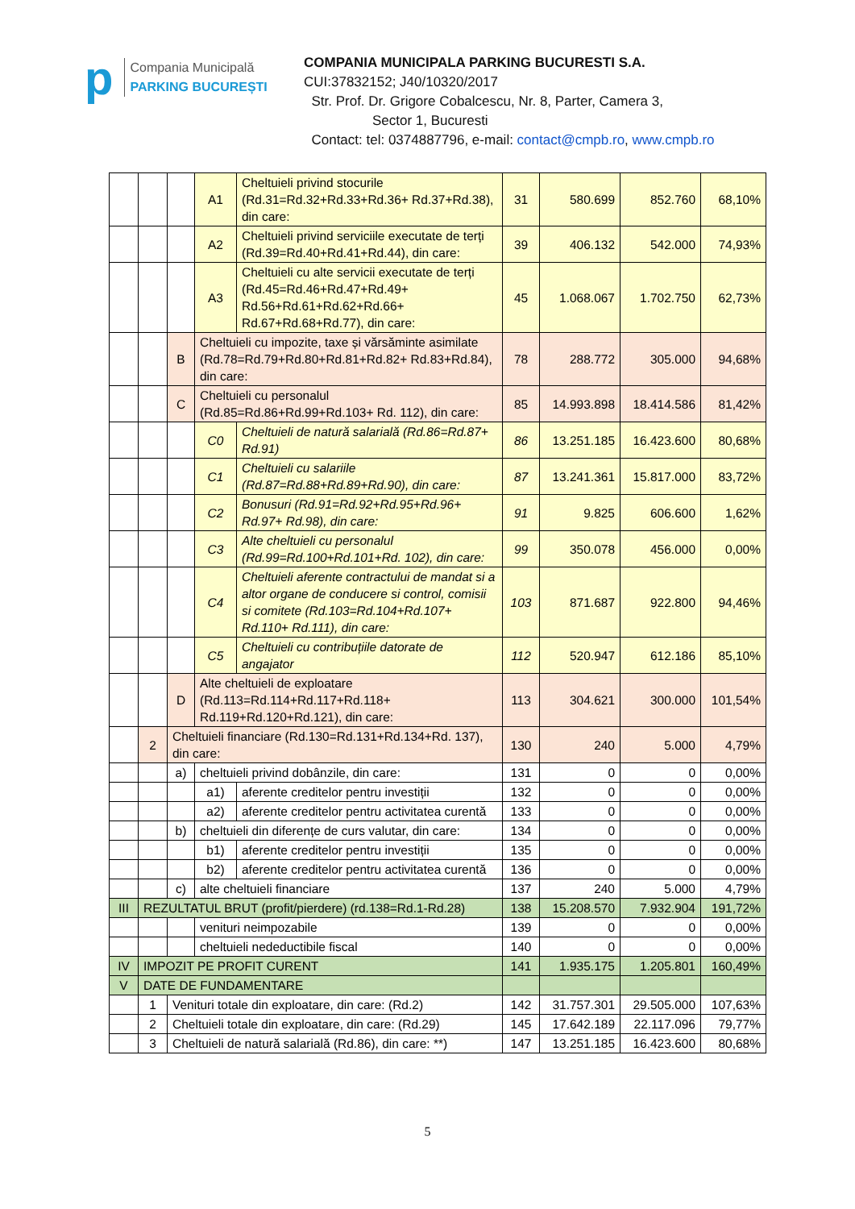p
Compania Municipală
PARKING BUCUREȘTI
COMPANIA MUNICIPALA PARKING BUCURESTI S.A.
CUI:37832152; J40/10320/2017
Str. Prof. Dr. Grigore Cobalcescu, Nr. 8, Parter, Camera 3,
Sector 1, Bucuresti
Contact: tel: 0374887796, e-mail: contact@cmpb.ro, www.cmpb.ro
| | | | A1 | Cheltuieli privind stocurile (Rd.31=Rd.32+Rd.33+Rd.36+ Rd.37+Rd.38), din care: | 31 | 580.699 | 852.760 | 68,10% |
| | | | A2 | Cheltuieli privind serviciile executate de terți (Rd.39=Rd.40+Rd.41+Rd.44), din care: | 39 | 406.132 | 542.000 | 74,93% |
| | | | A3 | Cheltuieli cu alte servicii executate de terți (Rd.45=Rd.46+Rd.47+Rd.49+ Rd.56+Rd.61+Rd.62+Rd.66+ Rd.67+Rd.68+Rd.77), din care: | 45 | 1.068.067 | 1.702.750 | 62,73% |
| | | B | Cheltuieli cu impozite, taxe și vărsăminte asimilate (Rd.78=Rd.79+Rd.80+Rd.81+Rd.82+ Rd.83+Rd.84), din care: | | 78 | 288.772 | 305.000 | 94,68% |
| | | C | Cheltuieli cu personalul (Rd.85=Rd.86+Rd.99+Rd.103+ Rd. 112), din care: | | 85 | 14.993.898 | 18.414.586 | 81,42% |
| | | | C0 | Cheltuieli de natură salarială (Rd.86=Rd.87+ Rd.91) | 86 | 13.251.185 | 16.423.600 | 80,68% |
| | | | C1 | Cheltuieli cu salariile (Rd.87=Rd.88+Rd.89+Rd.90), din care: | 87 | 13.241.361 | 15.817.000 | 83,72% |
| | | | C2 | Bonusuri (Rd.91=Rd.92+Rd.95+Rd.96+ Rd.97+ Rd.98), din care: | 91 | 9.825 | 606.600 | 1,62% |
| | | | C3 | Alte cheltuieli cu personalul (Rd.99=Rd.100+Rd.101+Rd. 102), din care: | 99 | 350.078 | 456.000 | 0,00% |
| | | | C4 | Cheltuieli aferente contractului de mandat si a altor organe de conducere si control, comisii si comitete (Rd.103=Rd.104+Rd.107+ Rd.110+ Rd.111), din care: | 103 | 871.687 | 922.800 | 94,46% |
| | | | C5 | Cheltuieli cu contribuțiile datorate de angajator | 112 | 520.947 | 612.186 | 85,10% |
| | | D | Alte cheltuieli de exploatare (Rd.113=Rd.114+Rd.117+Rd.118+ Rd.119+Rd.120+Rd.121), din care: | | 113 | 304.621 | 300.000 | 101,54% |
| | 2 | Cheltuieli financiare (Rd.130=Rd.131+Rd.134+Rd. 137), din care: | | | 130 | 240 | 5.000 | 4,79% |
| | | a) | cheltuieli privind dobânzile, din care: | | 131 | 0 | 0 | 0,00% |
| | | | a1) | aferente creditelor pentru investiții | 132 | 0 | 0 | 0,00% |
| | | | a2) | aferente creditelor pentru activitatea curentă | 133 | 0 | 0 | 0,00% |
| | | b) | cheltuieli din diferențe de curs valutar, din care: | | 134 | 0 | 0 | 0,00% |
| | | | b1) | aferente creditelor pentru investiții | 135 | 0 | 0 | 0,00% |
| | | | b2) | aferente creditelor pentru activitatea curentă | 136 | 0 | 0 | 0,00% |
| | | c) | alte cheltuieli financiare | | 137 | 240 | 5.000 | 4,79% |
| III | REZULTATUL BRUT (profit/pierdere) (rd.138=Rd.1-Rd.28) | | | | 138 | 15.208.570 | 7.932.904 | 191,72% |
| | | | venituri neimpozabile | | 139 | 0 | 0 | 0,00% |
| | | | cheltuieli nedeductibile fiscal | | 140 | 0 | 0 | 0,00% |
| IV | IMPOZIT PE PROFIT CURENT | | | | 141 | 1.935.175 | 1.205.801 | 160,49% |
| V | DATE DE FUNDAMENTARE | | | | | | | |
| | 1 | Venituri totale din exploatare, din care: (Rd.2) | | | 142 | 31.757.301 | 29.505.000 | 107,63% |
| | 2 | Cheltuieli totale din exploatare, din care: (Rd.29) | | | 145 | 17.642.189 | 22.117.096 | 79,77% |
| | 3 | Cheltuieli de natură salarială (Rd.86), din care: **) | | | 147 | 13.251.185 | 16.423.600 | 80,68% |
5